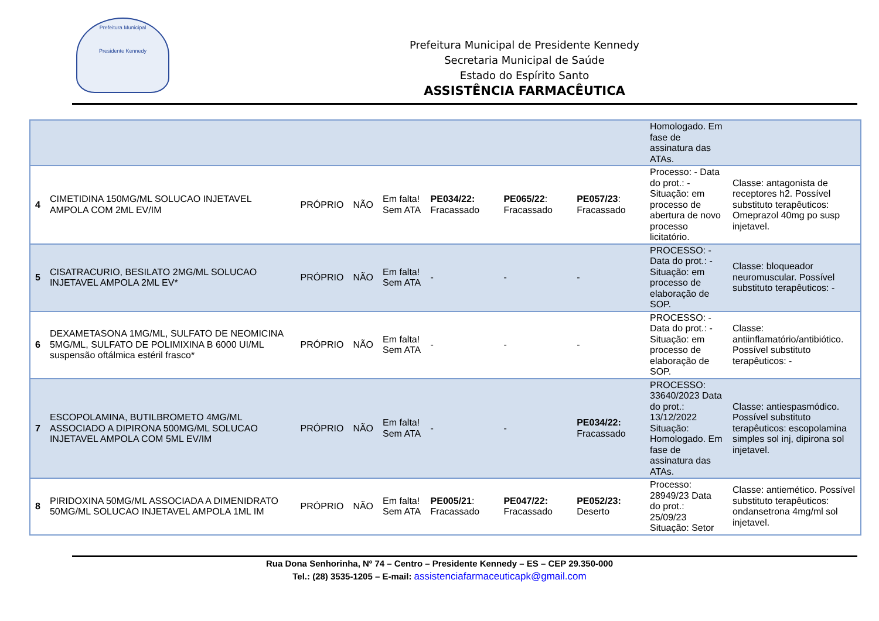Prefeitura Municipal
Presidente Kennedy
Prefeitura Municipal de Presidente Kennedy
Secretaria Municipal de Saúde
Estado do Espírito Santo
ASSISTÊNCIA FARMACÊUTICA
| | | | | | | | | Homologado. Em fase de assinatura das ATAs. | |
| 4 | CIMETIDINA 150MG/ML SOLUCAO INJETAVEL AMPOLA COM 2ML EV/IM | PRÓPRIO | NÃO | Em falta! Sem ATA | PE034/22: Fracassado | PE065/22 : Fracassado | PE057/23 : Fracassado | Processo: - Data do prot.: - Situação: em processo de abertura de novo processo licitatório. | Classe: antagonista de receptores h2. Possível substituto terapêuticos: Omeprazol 40mg po susp injetavel. |
| 5 | CISATRACURIO, BESILATO 2MG/ML SOLUCAO INJETAVEL AMPOLA 2ML EV* | PRÓPRIO | NÃO | Em falta! Sem ATA | - | - | - | PROCESSO: - Data do prot.: - Situação: em processo de elaboração de SOP. | Classe: bloqueador neuromuscular. Possível substituto terapêuticos: - |
| 6 | DEXAMETASONA 1MG/ML, SULFATO DE NEOMICINA 5MG/ML, SULFATO DE POLIMIXINA B 6000 UI/ML suspensão oftálmica estéril frasco* | PRÓPRIO | NÃO | Em falta! Sem ATA | - | - | - | PROCESSO: - Data do prot.: - Situação: em processo de elaboração de SOP. | Classe: antiinflamatório/antibiótico. Possível substituto terapêuticos: - |
| 7 | ESCOPOLAMINA, BUTILBROMETO 4MG/ML ASSOCIADO A DIPIRONA 500MG/ML SOLUCAO INJETAVEL AMPOLA COM 5ML EV/IM | PRÓPRIO | NÃO | Em falta! Sem ATA | - | - | PE034/22: Fracassado | PROCESSO: 33640/2023 Data do prot.: 13/12/2022 Situação: Homologado. Em fase de assinatura das ATAs. | Classe: antiespasmódico. Possível substituto terapêuticos: escopolamina simples sol inj, dipirona sol injetavel. |
| 8 | PIRIDOXINA 50MG/ML ASSOCIADA A DIMENIDRATO 50MG/ML SOLUCAO INJETAVEL AMPOLA 1ML IM | PRÓPRIO | NÃO | Em falta! Sem ATA | PE005/21 : Fracassado | PE047/22: Fracassado | PE052/23: Deserto | Processo: 28949/23 Data do prot.: 25/09/23 Situação: Setor | Classe: antiemético. Possível substituto terapêuticos: ondansetrona 4mg/ml sol injetavel. |
Rua Dona Senhorinha, Nº 74 – Centro – Presidente Kennedy – ES – CEP 29.350-000
Tel.: (28) 3535-1205 – E-mail: assistenciafarmaceuticapk@gmail.com